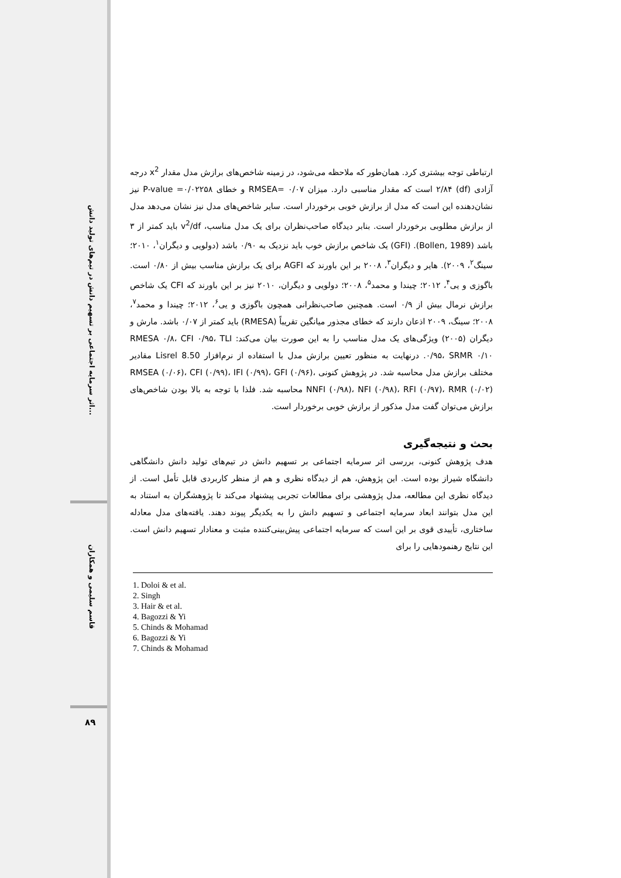اثر سرمایه اجتماعی بر تسهیم دانش در تیم‌های تولید دانش...
قاسم سلیمی و همکاران
۸۹
ارتباطی توجه بیشتری کرد. همان‌طور که ملاحظه می‌شود، در زمینه شاخص‌های برازش مدل مقدار x<sup>2</sup> درجه آزادی (df) ۲/۸۴ است که مقدار مناسبی دارد. میزان ۰/۰۷ =RMSEA و خطای P-value =۰/۰۲۲۵۸ نیز نشان‌دهنده این است که مدل از برازش خوبی برخوردار است. سایر شاخص‌های مدل نیز نشان می‌دهد مدل از برازش مطلوبی برخوردار است. بنابر دیدگاه صاحب‌نظران برای یک مدل مناسب، v<sup>2</sup>/df باید کمتر از ۳ باشد (Bollen, 1989). (GFI) یک شاخص برازش خوب باید نزدیک به ۰/۹۰ باشد (دولویی و دیگران<sup>۱</sup>، ۲۰۱۰؛ سینگ<sup>۲</sup>، ۲۰۰۹). هایر و دیگران<sup>۳</sup>، ۲۰۰۸ بر این باورند که AGFI برای یک برازش مناسب بیش از ۰/۸۰ است. باگوزی و یی<sup>۴</sup>، ۲۰۱۲؛ چیندا و محمد<sup>۵</sup>، ۲۰۰۸؛ دولویی و دیگران، ۲۰۱۰ نیز بر این باورند که CFI یک شاخص برازش نرمال بیش از ۰/۹ است. همچنین صاحب‌نظرانی همچون باگوزی و یی<sup>۶</sup>، ۲۰۱۲؛ چیندا و محمد<sup>۷</sup>، ۲۰۰۸؛ سینگ، ۲۰۰۹ اذعان دارند که خطای مجذور میانگین تقریباً (RMESA) باید کمتر از ۰/۰۷ باشد. مارش و دیگران (۲۰۰۵) ویژگی‌های یک مدل مناسب را به این صورت بیان می‌کند: RMESA ۰/۸، CFI ۰/۹۵، TLI ۰/۹۵، SRMR ۰/۱۰. درنهایت به منظور تعیین برازش مدل با استفاده از نرم‌افزار Lisrel 8.50 مقادیر مختلف برازش مدل محاسبه شد. در پژوهش کنونی RMSEA (۰/۰۶)، CFI (۰/۹۹)، IFI (۰/۹۹)، GFI (۰/۹۶)، NNFI (۰/۹۸)، NFI (۰/۹۸)، RFI (۰/۹۷)، RMR (۰/۰۲) محاسبه شد. فلذا با توجه به بالا بودن شاخص‌های برازش می‌توان گفت مدل مذکور از برازش خوبی برخوردار است.
بحث و نتیجه‌گیری
هدف پژوهش کنونی، بررسی اثر سرمایه اجتماعی بر تسهیم دانش در تیم‌های تولید دانش دانشگاهی دانشگاه شیراز بوده است. این پژوهش، هم از دیدگاه نظری و هم از منظر کاربردی قابل تأمل است. از دیدگاه نظری این مطالعه، مدل پژوهشی برای مطالعات تجربی پیشنهاد می‌کند تا پژوهشگران به استناد به این مدل بتوانند ابعاد سرمایه اجتماعی و تسهیم دانش را به یکدیگر پیوند دهند. یافته‌های مدل معادله ساختاری، تأییدی قوی بر این است که سرمایه اجتماعی پیش‌بینی‌کننده مثبت و معنادار تسهیم دانش است. این نتایج رهنمودهایی را برای
1. Doloi & et al.
2. Singh
3. Hair & et al.
4. Bagozzi & Yi
5. Chinds & Mohamad
6. Bagozzi & Yi
7. Chinds & Mohamad